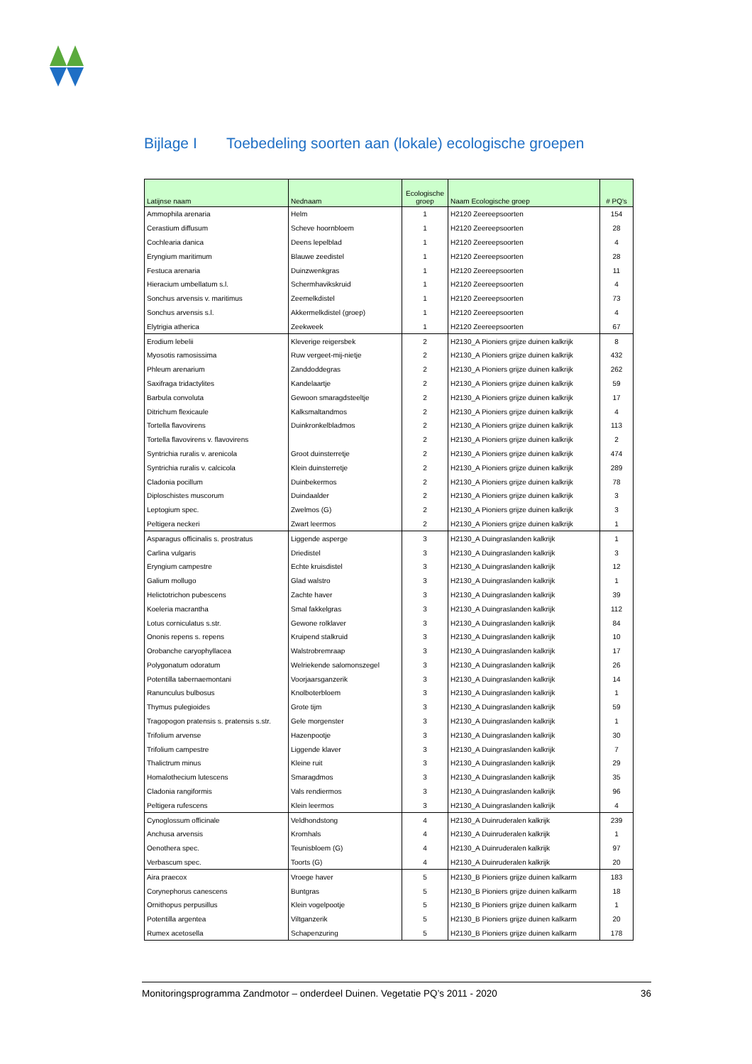Bijlage I Toebedeling soorten aan (lokale) ecologische groepen
| Latijnse naam | Nednaam | Ecologische groep | Naam Ecologische groep | # PQ's |
| --- | --- | --- | --- | --- |
| Ammophila arenaria | Helm | 1 | H2120 Zeereepsoorten | 154 |
| Cerastium diffusum | Scheve hoornbloem | 1 | H2120 Zeereepsoorten | 28 |
| Cochlearia danica | Deens lepelblad | 1 | H2120 Zeereepsoorten | 4 |
| Eryngium maritimum | Blauwe zeedistel | 1 | H2120 Zeereepsoorten | 28 |
| Festuca arenaria | Duinzwenkgras | 1 | H2120 Zeereepsoorten | 11 |
| Hieracium umbellatum s.l. | Schermhavikskruid | 1 | H2120 Zeereepsoorten | 4 |
| Sonchus arvensis v. maritimus | Zeemelkdistel | 1 | H2120 Zeereepsoorten | 73 |
| Sonchus arvensis s.l. | Akkermelkdistel (groep) | 1 | H2120 Zeereepsoorten | 4 |
| Elytrigia atherica | Zeekweek | 1 | H2120 Zeereepsoorten | 67 |
| Erodium lebelii | Kleverige reigersbek | 2 | H2130_A Pioniers grijze duinen kalkrijk | 8 |
| Myosotis ramosissima | Ruw vergeet-mij-nietje | 2 | H2130_A Pioniers grijze duinen kalkrijk | 432 |
| Phleum arenarium | Zanddoddegras | 2 | H2130_A Pioniers grijze duinen kalkrijk | 262 |
| Saxifraga tridactylites | Kandelaartje | 2 | H2130_A Pioniers grijze duinen kalkrijk | 59 |
| Barbula convoluta | Gewoon smaragdsteeltje | 2 | H2130_A Pioniers grijze duinen kalkrijk | 17 |
| Ditrichum flexicaule | Kalksmaltandmos | 2 | H2130_A Pioniers grijze duinen kalkrijk | 4 |
| Tortella flavovirens | Duinkronkelbladmos | 2 | H2130_A Pioniers grijze duinen kalkrijk | 113 |
| Tortella flavovirens v. flavovirens | | 2 | H2130_A Pioniers grijze duinen kalkrijk | 2 |
| Syntrichia ruralis v. arenicola | Groot duinsterretje | 2 | H2130_A Pioniers grijze duinen kalkrijk | 474 |
| Syntrichia ruralis v. calcicola | Klein duinsterretje | 2 | H2130_A Pioniers grijze duinen kalkrijk | 289 |
| Cladonia pocillum | Duinbekermos | 2 | H2130_A Pioniers grijze duinen kalkrijk | 78 |
| Diploschistes muscorum | Duindaalder | 2 | H2130_A Pioniers grijze duinen kalkrijk | 3 |
| Leptogium spec. | Zwelmos (G) | 2 | H2130_A Pioniers grijze duinen kalkrijk | 3 |
| Peltigera neckeri | Zwart leermos | 2 | H2130_A Pioniers grijze duinen kalkrijk | 1 |
| Asparagus officinalis s. prostratus | Liggende asperge | 3 | H2130_A Duingraslanden kalkrijk | 1 |
| Carlina vulgaris | Driedistel | 3 | H2130_A Duingraslanden kalkrijk | 3 |
| Eryngium campestre | Echte kruisdistel | 3 | H2130_A Duingraslanden kalkrijk | 12 |
| Galium mollugo | Glad walstro | 3 | H2130_A Duingraslanden kalkrijk | 1 |
| Helictotrichon pubescens | Zachte haver | 3 | H2130_A Duingraslanden kalkrijk | 39 |
| Koeleria macrantha | Smal fakkelgras | 3 | H2130_A Duingraslanden kalkrijk | 112 |
| Lotus corniculatus s.str. | Gewone rolklaver | 3 | H2130_A Duingraslanden kalkrijk | 84 |
| Ononis repens s. repens | Kruipend stalkruid | 3 | H2130_A Duingraslanden kalkrijk | 10 |
| Orobanche caryophyllacea | Walstrobremraap | 3 | H2130_A Duingraslanden kalkrijk | 17 |
| Polygonatum odoratum | Welriekende salomonszegel | 3 | H2130_A Duingraslanden kalkrijk | 26 |
| Potentilla tabernaemontani | Voorjaarsganzerik | 3 | H2130_A Duingraslanden kalkrijk | 14 |
| Ranunculus bulbosus | Knolboterbloem | 3 | H2130_A Duingraslanden kalkrijk | 1 |
| Thymus pulegioides | Grote tijm | 3 | H2130_A Duingraslanden kalkrijk | 59 |
| Tragopogon pratensis s. pratensis s.str. | Gele morgenster | 3 | H2130_A Duingraslanden kalkrijk | 1 |
| Trifolium arvense | Hazenpootje | 3 | H2130_A Duingraslanden kalkrijk | 30 |
| Trifolium campestre | Liggende klaver | 3 | H2130_A Duingraslanden kalkrijk | 7 |
| Thalictrum minus | Kleine ruit | 3 | H2130_A Duingraslanden kalkrijk | 29 |
| Homalothecium lutescens | Smaragdmos | 3 | H2130_A Duingraslanden kalkrijk | 35 |
| Cladonia rangiformis | Vals rendiermos | 3 | H2130_A Duingraslanden kalkrijk | 96 |
| Peltigera rufescens | Klein leermos | 3 | H2130_A Duingraslanden kalkrijk | 4 |
| Cynoglossum officinale | Veldhondstong | 4 | H2130_A Duinruderalen kalkrijk | 239 |
| Anchusa arvensis | Kromhals | 4 | H2130_A Duinruderalen kalkrijk | 1 |
| Oenothera spec. | Teunisbloem (G) | 4 | H2130_A Duinruderalen kalkrijk | 97 |
| Verbascum spec. | Toorts (G) | 4 | H2130_A Duinruderalen kalkrijk | 20 |
| Aira praecox | Vroege haver | 5 | H2130_B Pioniers grijze duinen kalkarm | 183 |
| Corynephorus canescens | Buntgras | 5 | H2130_B Pioniers grijze duinen kalkarm | 18 |
| Ornithopus perpusillus | Klein vogelpootje | 5 | H2130_B Pioniers grijze duinen kalkarm | 1 |
| Potentilla argentea | Viltganzerik | 5 | H2130_B Pioniers grijze duinen kalkarm | 20 |
| Rumex acetosella | Schapenzuring | 5 | H2130_B Pioniers grijze duinen kalkarm | 178 |
Monitoringsprogramma Zandmotor – onderdeel Duinen. Vegetatie PQ’s 2011 - 2020 36